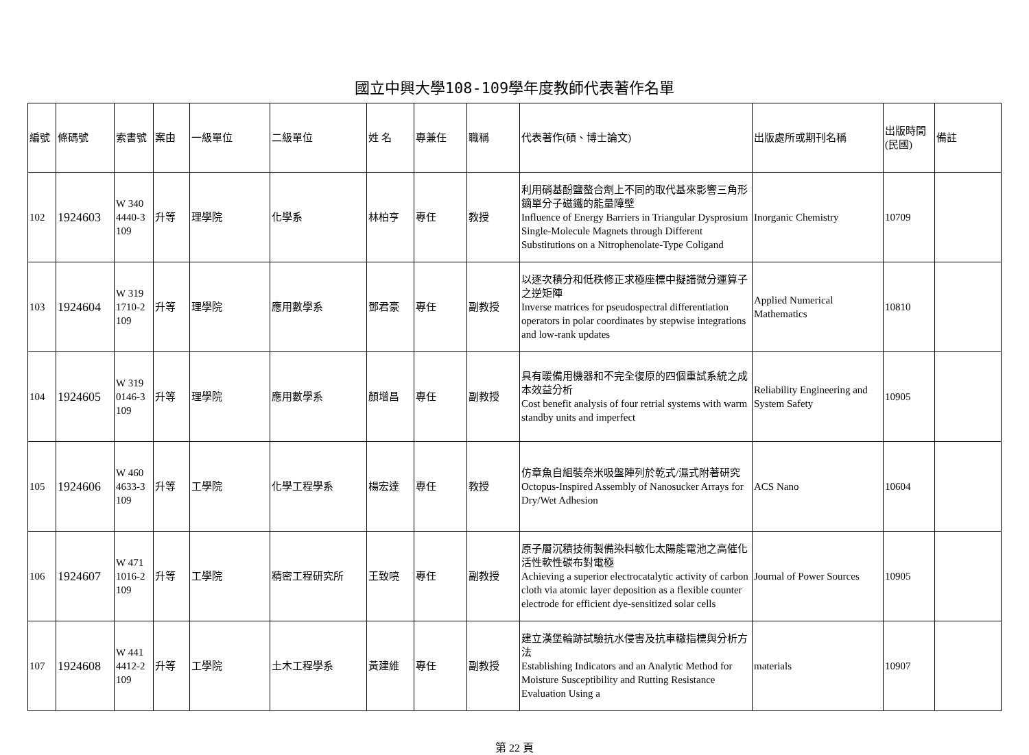國立中興大學108-109學年度教師代表著作名單
| 編號 | 條碼號 | 索書號 | 案由 | 一級單位 | 二級單位 | 姓 名 | 專兼任 | 職稱 | 代表著作(碩、博士論文) | 出版處所或期刊名稱 | 出版時間(民國) | 備註 |
| --- | --- | --- | --- | --- | --- | --- | --- | --- | --- | --- | --- | --- |
| 102 | 1924603 | W 340 4440-3 109 | 升等 | 理學院 | 化學系 | 林柏亨 | 專任 | 教授 | 利用硝基酚鹽螯合劑上不同的取代基來影響三角形鏑單分子磁鐵的能量障壁 Influence of Energy Barriers in Triangular Dysprosium Single-Molecule Magnets through Different Substitutions on a Nitrophenolate-Type Coligand | Inorganic Chemistry | 10709 | |
| 103 | 1924604 | W 319 1710-2 109 | 升等 | 理學院 | 應用數學系 | 鄧君豪 | 專任 | 副教授 | 以逐次積分和低秩修正求極座標中擬譜微分運算子之逆矩陣 Inverse matrices for pseudospectral differentiation operators in polar coordinates by stepwise integrations and low-rank updates | Applied Numerical Mathematics | 10810 | |
| 104 | 1924605 | W 319 0146-3 109 | 升等 | 理學院 | 應用數學系 | 顏增昌 | 專任 | 副教授 | 具有暖備用機器和不完全復原的四個重試系統之成本效益分析 Cost benefit analysis of four retrial systems with warm standby units and imperfect | Reliability Engineering and System Safety | 10905 | |
| 105 | 1924606 | W 460 4633-3 109 | 升等 | 工學院 | 化學工程學系 | 楊宏達 | 專任 | 教授 | 仿章魚自組裝奈米吸盤陣列於乾式/濕式附著研究 Octopus-Inspired Assembly of Nanosucker Arrays for Dry/Wet Adhesion | ACS Nano | 10604 | |
| 106 | 1924607 | W 471 1016-2 109 | 升等 | 工學院 | 精密工程研究所 | 王致喨 | 專任 | 副教授 | 原子層沉積技術製備染料敏化太陽能電池之高催化活性軟性碳布對電極 Achieving a superior electrocatalytic activity of carbon cloth via atomic layer deposition as a flexible counter electrode for efficient dye-sensitized solar cells | Journal of Power Sources | 10905 | |
| 107 | 1924608 | W 441 4412-2 109 | 升等 | 工學院 | 土木工程學系 | 黃建維 | 專任 | 副教授 | 建立漢堡輪跡試驗抗水侵害及抗車轍指標與分析方法 Establishing Indicators and an Analytic Method for Moisture Susceptibility and Rutting Resistance Evaluation Using a | materials | 10907 | |
第 22 頁